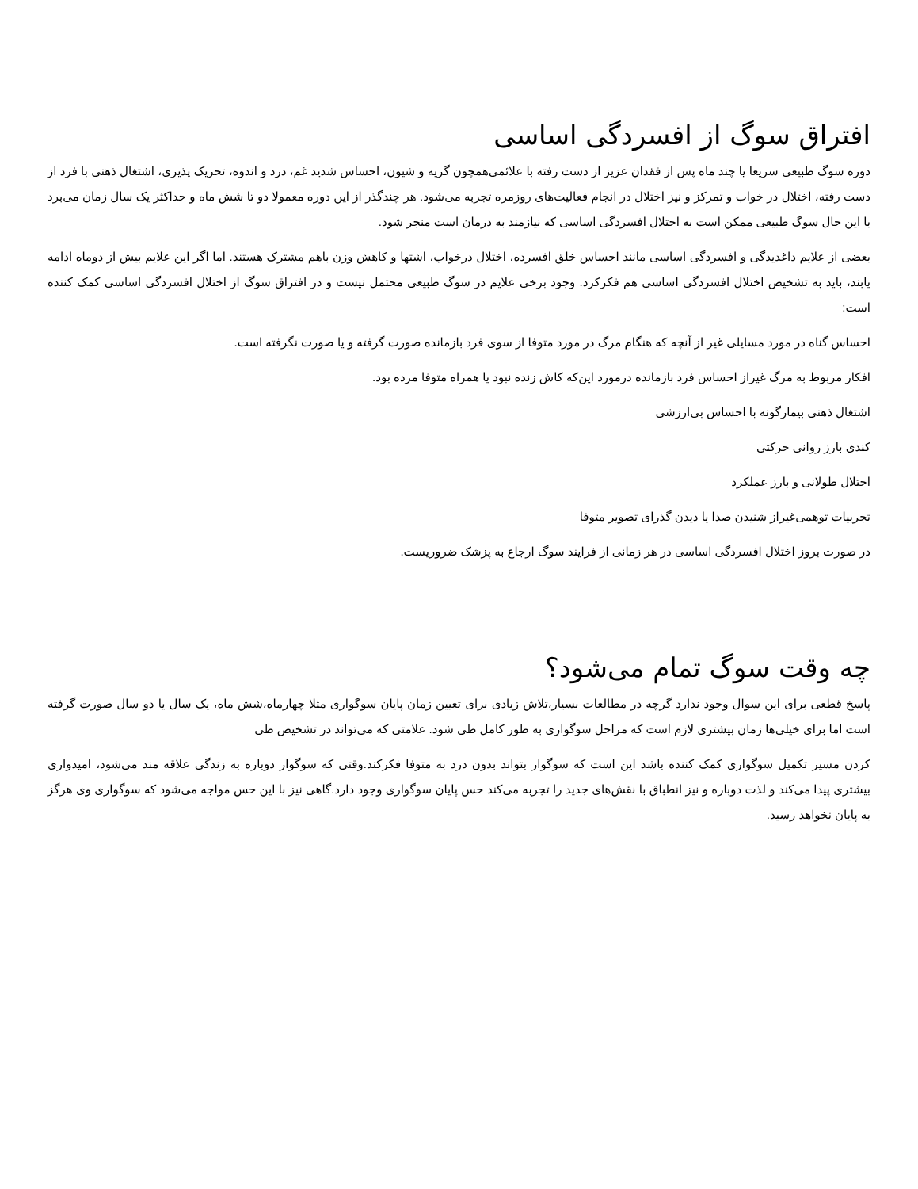افتراق سوگ از افسردگی اساسی
دوره سوگ طبیعی سریعا یا چند ماه پس از فقدان عزیز از دست رفته با علائمی‌همچون گریه و شیون، احساس شدید غم، درد و اندوه، تحریک پذیری، اشتغال ذهنی با فرد از دست رفته، اختلال در خواب و تمرکز و نیز اختلال در انجام فعالیت‌های روزمره تجربه می‌شود. هر چندگذر از این دوره معمولا دو تا شش ماه و حداکثر یک سال زمان می‌برد با این حال سوگ طبیعی ممکن است به اختلال افسردگی اساسی که نیازمند به درمان است منجر شود.
بعضی از علایم داغدیدگی و افسردگی اساسی مانند احساس خلق افسرده، اختلال درخواب، اشتها و کاهش وزن باهم مشترک هستند. اما اگر این علایم بیش از دوماه ادامه یابند، باید به تشخیص اختلال افسردگی اساسی هم فکرکرد. وجود برخی علایم در سوگ طبیعی محتمل نیست و در افتراق سوگ از اختلال افسردگی اساسی کمک کننده است:
احساس گناه در مورد مسایلی غیر از آنچه که هنگام مرگ در مورد متوفا از سوی فرد بازمانده صورت گرفته و یا صورت نگرفته است.
افکار مربوط به مرگ غیراز احساس فرد بازمانده درمورد این‌که کاش زنده نبود یا همراه متوفا مرده بود.
اشتغال ذهنی بیمارگونه با احساس بی‌ارزشی
کندی بارز روانی حرکتی
اختلال طولانی و بارز عملکرد
تجربیات توهمی‌غیراز شنیدن صدا یا دیدن گذرای تصویر متوفا
در صورت بروز اختلال افسردگی اساسی در هر زمانی از فرایند سوگ ارجاع به پزشک ضروریست.
چه وقت سوگ تمام می‌شود؟
پاسخ قطعی برای این سوال وجود ندارد گرچه در مطالعات بسیار،تلاش زیادی برای تعیین زمان پایان سوگواری مثلا چهارماه،شش ماه، یک سال یا دو سال صورت گرفته است اما برای خیلی‌ها زمان بیشتری لازم است که مراحل سوگواری به طور کامل طی شود. علامتی که می‌تواند در تشخیص طی
کردن مسیر تکمیل سوگواری کمک کننده باشد این است که سوگوار بتواند بدون درد به متوفا فکرکند.وقتی که سوگوار دوباره به زندگی علاقه مند می‌شود، امیدواری بیشتری پیدا می‌کند و لذت دوباره و نیز انطباق با نقش‌های جدید را تجربه می‌کند حس پایان سوگواری وجود دارد.گاهی نیز با این حس مواجه می‌شود که سوگواری وی هرگز به پایان نخواهد رسید.